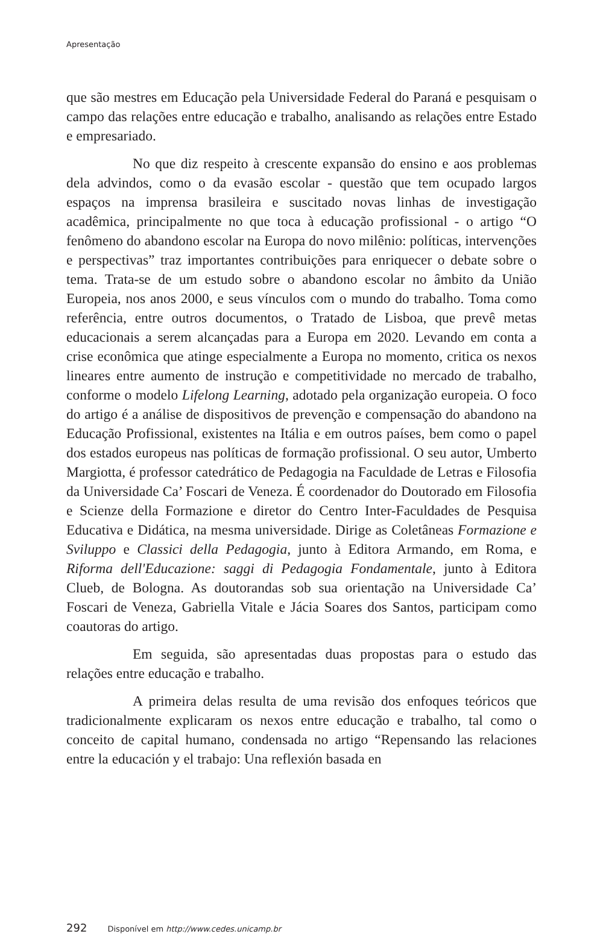Apresentação
que são mestres em Educação pela Universidade Federal do Paraná e pesquisam o campo das relações entre educação e trabalho, analisando as relações entre Estado e empresariado.
No que diz respeito à crescente expansão do ensino e aos problemas dela advindos, como o da evasão escolar - questão que tem ocupado largos espaços na imprensa brasileira e suscitado novas linhas de investigação acadêmica, principalmente no que toca à educação profissional - o artigo “O fenômeno do abandono escolar na Europa do novo milênio: políticas, intervenções e perspectivas” traz importantes contribuições para enriquecer o debate sobre o tema. Trata-se de um estudo sobre o abandono escolar no âmbito da União Europeia, nos anos 2000, e seus vínculos com o mundo do trabalho. Toma como referência, entre outros documentos, o Tratado de Lisboa, que prevê metas educacionais a serem alcançadas para a Europa em 2020. Levando em conta a crise econômica que atinge especialmente a Europa no momento, critica os nexos lineares entre aumento de instrução e competitividade no mercado de trabalho, conforme o modelo Lifelong Learning, adotado pela organização europeia. O foco do artigo é a análise de dispositivos de prevenção e compensação do abandono na Educação Profissional, existentes na Itália e em outros países, bem como o papel dos estados europeus nas políticas de formação profissional. O seu autor, Umberto Margiotta, é professor catedrático de Pedagogia na Faculdade de Letras e Filosofia da Universidade Ca’ Foscari de Veneza. É coordenador do Doutorado em Filosofia e Scienze della Formazione e diretor do Centro Inter-Faculdades de Pesquisa Educativa e Didática, na mesma universidade. Dirige as Coletâneas Formazione e Sviluppo e Classici della Pedagogia, junto à Editora Armando, em Roma, e Riforma dell'Educazione: saggi di Pedagogia Fondamentale, junto à Editora Clueb, de Bologna. As doutorandas sob sua orientação na Universidade Ca’ Foscari de Veneza, Gabriella Vitale e Jácia Soares dos Santos, participam como coautoras do artigo.
Em seguida, são apresentadas duas propostas para o estudo das relações entre educação e trabalho.
A primeira delas resulta de uma revisão dos enfoques teóricos que tradicionalmente explicaram os nexos entre educação e trabalho, tal como o conceito de capital humano, condensada no artigo “Repensando las relaciones entre la educación y el trabajo: Una reflexión basada en
292 Disponível em http://www.cedes.unicamp.br